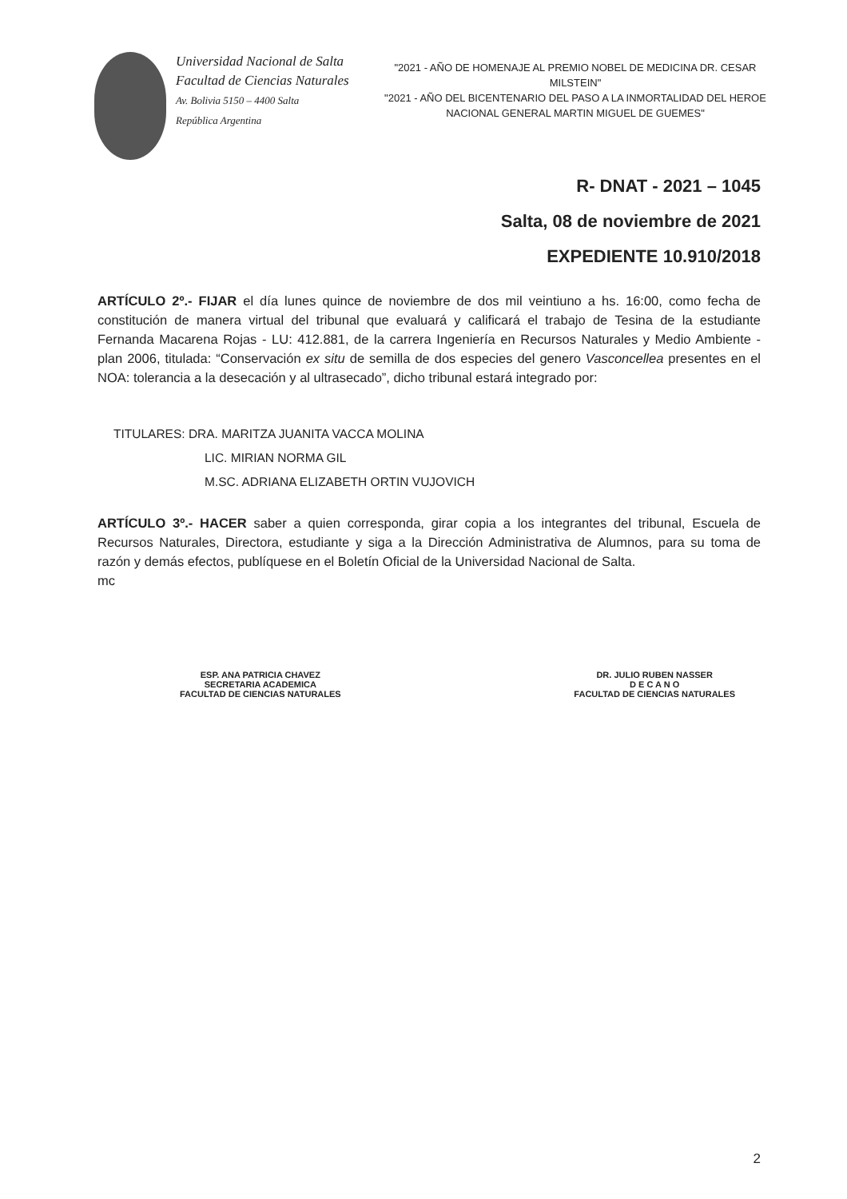Universidad Nacional de Salta
Facultad de Ciencias Naturales
Av. Bolivia 5150 – 4400 Salta
República Argentina
"2021 - AÑO DE HOMENAJE AL PREMIO NOBEL DE MEDICINA DR. CESAR MILSTEIN"
"2021 - AÑO DEL BICENTENARIO DEL PASO A LA INMORTALIDAD DEL HEROE NACIONAL GENERAL MARTIN MIGUEL DE GUEMES"
R- DNAT - 2021 – 1045
Salta, 08 de noviembre de 2021
EXPEDIENTE 10.910/2018
ARTÍCULO 2º.- FIJAR el día lunes quince de noviembre de dos mil veintiuno a hs. 16:00, como fecha de constitución de manera virtual del tribunal que evaluará y calificará el trabajo de Tesina de la estudiante Fernanda Macarena Rojas - LU: 412.881, de la carrera Ingeniería en Recursos Naturales y Medio Ambiente - plan 2006, titulada: “Conservación ex situ de semilla de dos especies del genero Vasconcellea presentes en el NOA: tolerancia a la desecación y al ultrasecado”, dicho tribunal estará integrado por:
TITULARES: DRA. MARITZA JUANITA VACCA MOLINA
LIC. MIRIAN NORMA GIL
M.SC. ADRIANA ELIZABETH ORTIN VUJOVICH
ARTÍCULO 3º.- HACER saber a quien corresponda, girar copia a los integrantes del tribunal, Escuela de Recursos Naturales, Directora, estudiante y siga a la Dirección Administrativa de Alumnos, para su toma de razón y demás efectos, publíquese en el Boletín Oficial de la Universidad Nacional de Salta.
mc
ESP. ANA PATRICIA CHAVEZ
SECRETARIA ACADEMICA
FACULTAD DE CIENCIAS NATURALES
DR. JULIO RUBEN NASSER
D E C A N O
FACULTAD DE CIENCIAS NATURALES
2